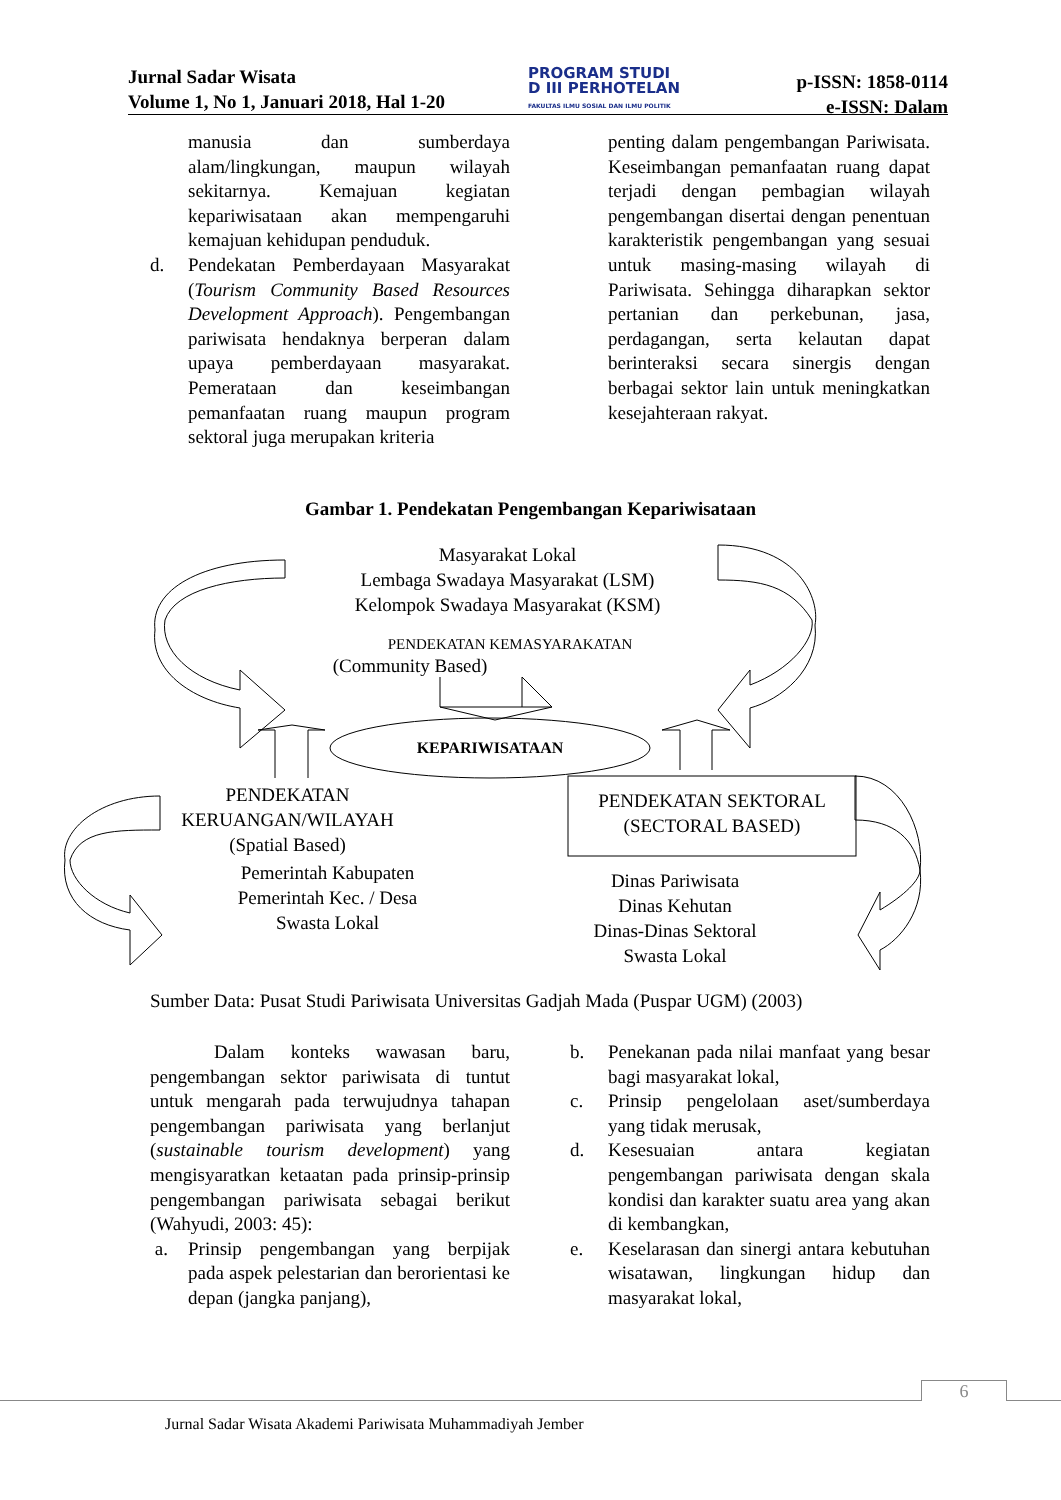Jurnal Sadar Wisata
Volume 1, No 1, Januari 2018, Hal 1-20
PROGRAM STUDI
D III PERHOTELAN
FAKULTAS ILMU SOSIAL DAN ILMU POLITIK
p-ISSN: 1858-0114
e-ISSN: Dalam
manusia dan sumberdaya alam/lingkungan, maupun wilayah sekitarnya. Kemajuan kegiatan kepariwisataan akan mempengaruhi kemajuan kehidupan penduduk.
d. Pendekatan Pemberdayaan Masyarakat (Tourism Community Based Resources Development Approach). Pengembangan pariwisata hendaknya berperan dalam upaya pemberdayaan masyarakat. Pemerataan dan keseimbangan pemanfaatan ruang maupun program sektoral juga merupakan kriteria
penting dalam pengembangan Pariwisata. Keseimbangan pemanfaatan ruang dapat terjadi dengan pembagian wilayah pengembangan disertai dengan penentuan karakteristik pengembangan yang sesuai untuk masing-masing wilayah di Pariwisata. Sehingga diharapkan sektor pertanian dan perkebunan, jasa, perdagangan, serta kelautan dapat berinteraksi secara sinergis dengan berbagai sektor lain untuk meningkatkan kesejahteraan rakyat.
Gambar 1. Pendekatan Pengembangan Kepariwisataan
Masyarakat Lokal
Lembaga Swadaya Masyarakat (LSM)
Kelompok Swadaya Masyarakat (KSM)
PENDEKATAN KEMASYARAKATAN
(Community Based)
KEPARIWISATAAN
PENDEKATAN
KERUANGAN/WILAYAH
(Spatial Based)
Pemerintah Kabupaten
Pemerintah Kec. / Desa
Swasta Lokal
PENDEKATAN SEKTORAL
(SECTORAL BASED)
Dinas Pariwisata
Dinas Kehutan
Dinas-Dinas Sektoral
Swasta Lokal
Sumber Data: Pusat Studi Pariwisata Universitas Gadjah Mada (Puspar UGM) (2003)
Dalam konteks wawasan baru, pengembangan sektor pariwisata di tuntut untuk mengarah pada terwujudnya tahapan pengembangan pariwisata yang berlanjut (sustainable tourism development) yang mengisyaratkan ketaatan pada prinsip-prinsip pengembangan pariwisata sebagai berikut (Wahyudi, 2003: 45):
a. Prinsip pengembangan yang berpijak pada aspek pelestarian dan berorientasi ke depan (jangka panjang),
b. Penekanan pada nilai manfaat yang besar bagi masyarakat lokal,
c. Prinsip pengelolaan aset/sumberdaya yang tidak merusak,
d. Kesesuaian antara kegiatan pengembangan pariwisata dengan skala kondisi dan karakter suatu area yang akan di kembangkan,
e. Keselarasan dan sinergi antara kebutuhan wisatawan, lingkungan hidup dan masyarakat lokal,
6
Jurnal Sadar Wisata Akademi Pariwisata Muhammadiyah Jember